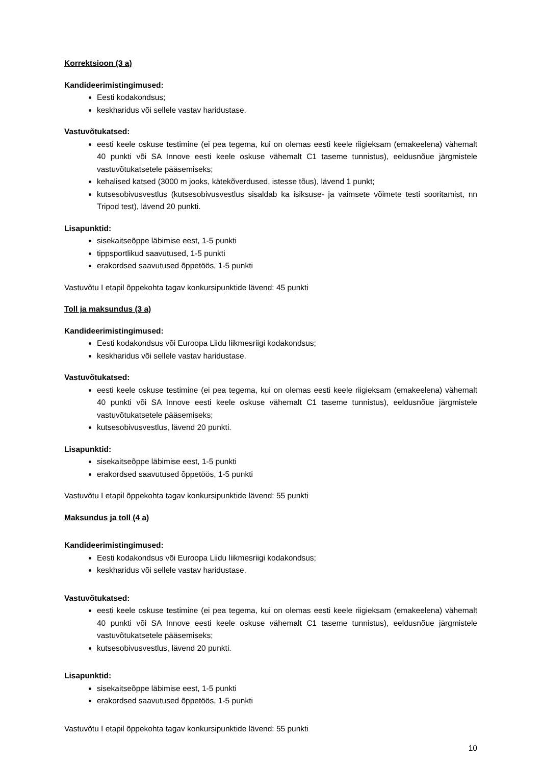Korrektsioon (3 a)
Kandideerimistingimused:
Eesti kodakondsus;
keskharidus või sellele vastav haridustase.
Vastuvõtukatsed:
eesti keele oskuse testimine (ei pea tegema, kui on olemas eesti keele riigieksam (emakeelena) vähemalt 40 punkti või SA Innove eesti keele oskuse vähemalt C1 taseme tunnistus), eeldusnõue järgmistele vastuvõtukatsetele pääsemiseks;
kehalised katsed (3000 m jooks, kätekõverdused, istesse tõus), lävend 1 punkt;
kutsesobivusvestlus (kutsesobivusvestlus sisaldab ka isiksuse- ja vaimsete võimete testi sooritamist, nn Tripod test), lävend 20 punkti.
Lisapunktid:
sisekaitseõppe läbimise eest, 1-5 punkti
tippsportlikud saavutused, 1-5 punkti
erakordsed saavutused õppetöös, 1-5 punkti
Vastuvõtu I etapil õppekohta tagav konkursipunktide lävend: 45 punkti
Toll ja maksundus (3 a)
Kandideerimistingimused:
Eesti kodakondsus või Euroopa Liidu liikmesriigi kodakondsus;
keskharidus või sellele vastav haridustase.
Vastuvõtukatsed:
eesti keele oskuse testimine (ei pea tegema, kui on olemas eesti keele riigieksam (emakeelena) vähemalt 40 punkti või SA Innove eesti keele oskuse vähemalt C1 taseme tunnistus), eeldusnõue järgmistele vastuvõtukatsetele pääsemiseks;
kutsesobivusvestlus, lävend 20 punkti.
Lisapunktid:
sisekaitseõppe läbimise eest, 1-5 punkti
erakordsed saavutused õppetöös, 1-5 punkti
Vastuvõtu I etapil õppekohta tagav konkursipunktide lävend: 55 punkti
Maksundus ja toll (4 a)
Kandideerimistingimused:
Eesti kodakondsus või Euroopa Liidu liikmesriigi kodakondsus;
keskharidus või sellele vastav haridustase.
Vastuvõtukatsed:
eesti keele oskuse testimine (ei pea tegema, kui on olemas eesti keele riigieksam (emakeelena) vähemalt 40 punkti või SA Innove eesti keele oskuse vähemalt C1 taseme tunnistus), eeldusnõue järgmistele vastuvõtukatsetele pääsemiseks;
kutsesobivusvestlus, lävend 20 punkti.
Lisapunktid:
sisekaitseõppe läbimise eest, 1-5 punkti
erakordsed saavutused õppetöös, 1-5 punkti
Vastuvõtu I etapil õppekohta tagav konkursipunktide lävend: 55 punkti
10